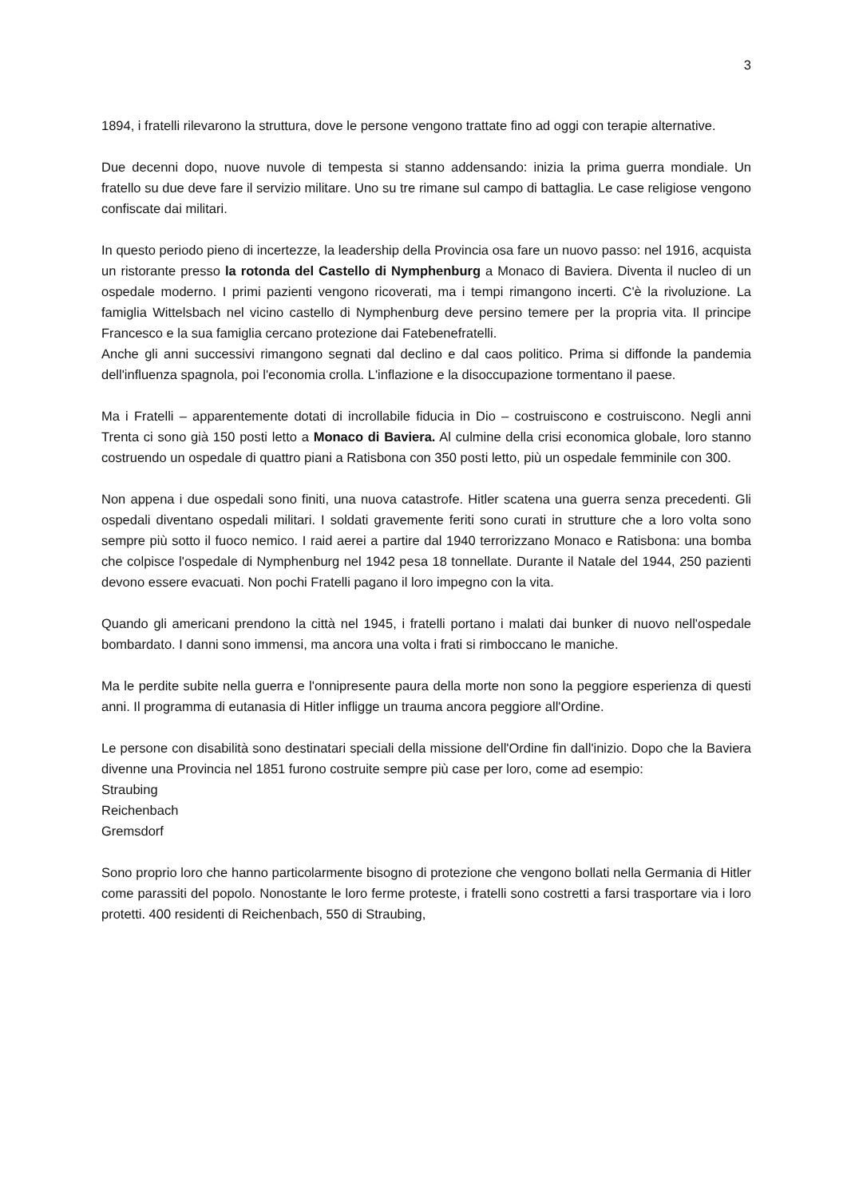3
1894, i fratelli rilevarono la struttura, dove le persone vengono trattate fino ad oggi con terapie alternative.
Due decenni dopo, nuove nuvole di tempesta si stanno addensando: inizia la prima guerra mondiale. Un fratello su due deve fare il servizio militare. Uno su tre rimane sul campo di battaglia. Le case religiose vengono confiscate dai militari.
In questo periodo pieno di incertezze, la leadership della Provincia osa fare un nuovo passo: nel 1916, acquista un ristorante presso la rotonda del Castello di Nymphenburg a Monaco di Baviera. Diventa il nucleo di un ospedale moderno. I primi pazienti vengono ricoverati, ma i tempi rimangono incerti. C'è la rivoluzione. La famiglia Wittelsbach nel vicino castello di Nymphenburg deve persino temere per la propria vita. Il principe Francesco e la sua famiglia cercano protezione dai Fatebenefratelli.
Anche gli anni successivi rimangono segnati dal declino e dal caos politico. Prima si diffonde la pandemia dell'influenza spagnola, poi l'economia crolla. L'inflazione e la disoccupazione tormentano il paese.
Ma i Fratelli – apparentemente dotati di incrollabile fiducia in Dio – costruiscono e costruiscono. Negli anni Trenta ci sono già 150 posti letto a Monaco di Baviera. Al culmine della crisi economica globale, loro stanno costruendo un ospedale di quattro piani a Ratisbona con 350 posti letto, più un ospedale femminile con 300.
Non appena i due ospedali sono finiti, una nuova catastrofe. Hitler scatena una guerra senza precedenti. Gli ospedali diventano ospedali militari. I soldati gravemente feriti sono curati in strutture che a loro volta sono sempre più sotto il fuoco nemico. I raid aerei a partire dal 1940 terrorizzano Monaco e Ratisbona: una bomba che colpisce l'ospedale di Nymphenburg nel 1942 pesa 18 tonnellate. Durante il Natale del 1944, 250 pazienti devono essere evacuati. Non pochi Fratelli pagano il loro impegno con la vita.
Quando gli americani prendono la città nel 1945, i fratelli portano i malati dai bunker di nuovo nell'ospedale bombardato. I danni sono immensi, ma ancora una volta i frati si rimboccano le maniche.
Ma le perdite subite nella guerra e l'onnipresente paura della morte non sono la peggiore esperienza di questi anni. Il programma di eutanasia di Hitler infligge un trauma ancora peggiore all'Ordine.
Le persone con disabilità sono destinatari speciali della missione dell'Ordine fin dall'inizio. Dopo che la Baviera divenne una Provincia nel 1851 furono costruite sempre più case per loro, come ad esempio:
Straubing
Reichenbach
Gremsdorf
Sono proprio loro che hanno particolarmente bisogno di protezione che vengono bollati nella Germania di Hitler come parassiti del popolo. Nonostante le loro ferme proteste, i fratelli sono costretti a farsi trasportare via i loro protetti. 400 residenti di Reichenbach, 550 di Straubing,